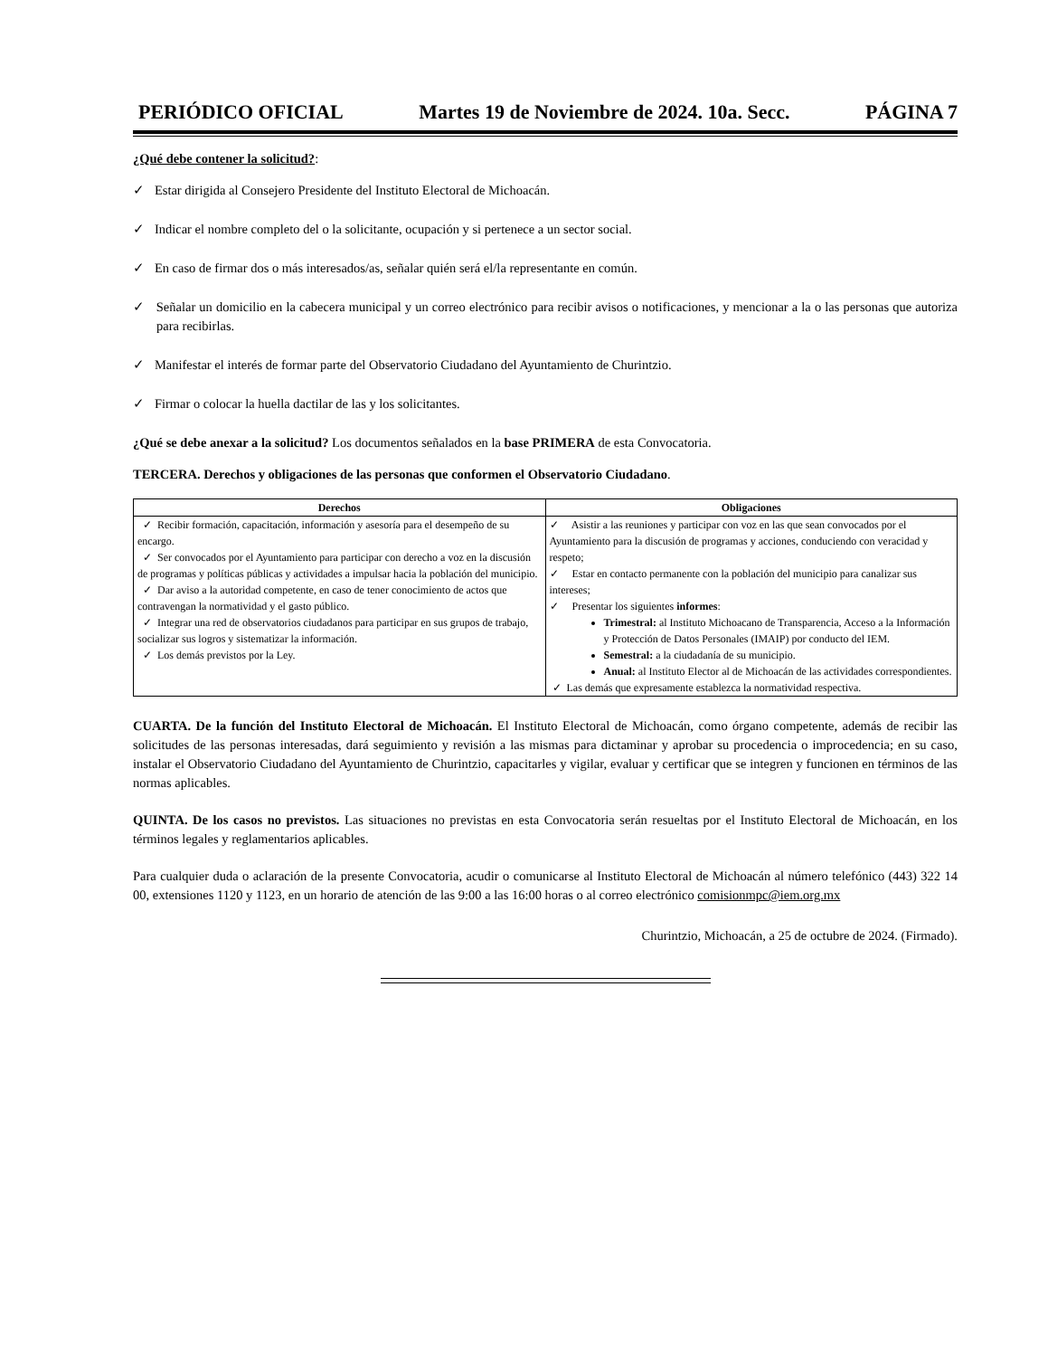PERIÓDICO OFICIAL Martes 19 de Noviembre de 2024. 10a. Secc. PÁGINA 7
¿Qué debe contener la solicitud?:
✓ Estar dirigida al Consejero Presidente del Instituto Electoral de Michoacán.
✓ Indicar el nombre completo del o la solicitante, ocupación y si pertenece a un sector social.
✓ En caso de firmar dos o más interesados/as, señalar quién será el/la representante en común.
✓ Señalar un domicilio en la cabecera municipal y un correo electrónico para recibir avisos o notificaciones, y mencionar a la o las personas que autoriza para recibirlas.
✓ Manifestar el interés de formar parte del Observatorio Ciudadano del Ayuntamiento de Churintzio.
✓ Firmar o colocar la huella dactilar de las y los solicitantes.
¿Qué se debe anexar a la solicitud? Los documentos señalados en la base PRIMERA de esta Convocatoria.
TERCERA. Derechos y obligaciones de las personas que conformen el Observatorio Ciudadano.
| Derechos | Obligaciones |
| --- | --- |
| ✓ Recibir formación, capacitación, información y asesoría para el desempeño de su encargo. ✓ Ser convocados por el Ayuntamiento para participar con derecho a voz en la discusión de programas y políticas públicas y actividades a impulsar hacia la población del municipio. ✓ Dar aviso a la autoridad competente, en caso de tener conocimiento de actos que contravengan la normatividad y el gasto público. ✓ Integrar una red de observatorios ciudadanos para participar en sus grupos de trabajo, socializar sus logros y sistematizar la información. ✓ Los demás previstos por la Ley. | ✓ Asistir a las reuniones y participar con voz en las que sean convocados por el Ayuntamiento para la discusión de programas y acciones, conduciendo con veracidad y respeto; ✓ Estar en contacto permanente con la población del municipio para canalizar sus intereses; ✓ Presentar los siguientes informes : Trimestral: al Instituto Michoacano de Transparencia, Acceso a la Información y Protección de Datos Personales (IMAIP) por conducto del IEM. Semestral: a la ciudadanía de su municipio. Anual: al Instituto Elector al de Michoacán de las actividades correspondientes. ✓ Las demás que expresamente establezca la normatividad respectiva. |
CUARTA. De la función del Instituto Electoral de Michoacán. El Instituto Electoral de Michoacán, como órgano competente, además de recibir las solicitudes de las personas interesadas, dará seguimiento y revisión a las mismas para dictaminar y aprobar su procedencia o improcedencia; en su caso, instalar el Observatorio Ciudadano del Ayuntamiento de Churintzio, capacitarles y vigilar, evaluar y certificar que se integren y funcionen en términos de las normas aplicables.
QUINTA. De los casos no previstos. Las situaciones no previstas en esta Convocatoria serán resueltas por el Instituto Electoral de Michoacán, en los términos legales y reglamentarios aplicables.
Para cualquier duda o aclaración de la presente Convocatoria, acudir o comunicarse al Instituto Electoral de Michoacán al número telefónico (443) 322 14 00, extensiones 1120 y 1123, en un horario de atención de las 9:00 a las 16:00 horas o al correo electrónico comisionmpc@iem.org.mx
Churintzio, Michoacán, a 25 de octubre de 2024. (Firmado).